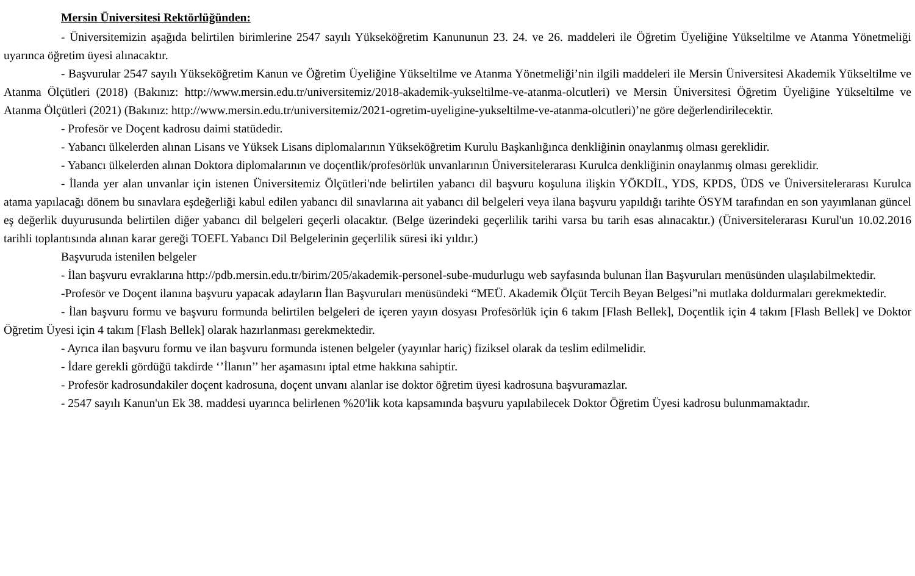Mersin Üniversitesi Rektörlüğünden:
- Üniversitemizin aşağıda belirtilen birimlerine 2547 sayılı Yükseköğretim Kanununun 23. 24. ve 26. maddeleri ile Öğretim Üyeliğine Yükseltilme ve Atanma Yönetmeliği uyarınca öğretim üyesi alınacaktır.
- Başvurular 2547 sayılı Yükseköğretim Kanun ve Öğretim Üyeliğine Yükseltilme ve Atanma Yönetmeliği’nin ilgili maddeleri ile Mersin Üniversitesi Akademik Yükseltilme ve Atanma Ölçütleri (2018) (Bakınız: http://www.mersin.edu.tr/universitemiz/2018-akademik-yukseltilme-ve-atanma-olcutleri) ve Mersin Üniversitesi Öğretim Üyeliğine Yükseltilme ve Atanma Ölçütleri (2021) (Bakınız: http://www.mersin.edu.tr/universitemiz/2021-ogretim-uyeligine-yukseltilme-ve-atanma-olcutleri)’ne göre değerlendirilecektir.
- Profesör ve Doçent kadrosu daimi statüdedir.
- Yabancı ülkelerden alınan Lisans ve Yüksek Lisans diplomalarının Yükseköğretim Kurulu Başkanlığınca denkliğinin onaylanmış olması gereklidir.
- Yabancı ülkelerden alınan Doktora diplomalarının ve doçentlik/profesörlük unvanlarının Üniversitelerarası Kurulca denkliğinin onaylanmış olması gereklidir.
- İlanda yer alan unvanlar için istenen Üniversitemiz Ölçütleri'nde belirtilen yabancı dil başvuru koşuluna ilişkin YÖKDİL, YDS, KPDS, ÜDS ve Üniversitelerarası Kurulca atama yapılacağı dönem bu sınavlara eşdeğerliği kabul edilen yabancı dil sınavlarına ait yabancı dil belgeleri veya ilana başvuru yapıldığı tarihte ÖSYM tarafından en son yayımlanan güncel eş değerlik duyurusunda belirtilen diğer yabancı dil belgeleri geçerli olacaktır. (Belge üzerindeki geçerlilik tarihi varsa bu tarih esas alınacaktır.) (Üniversitelerarası Kurul'un 10.02.2016 tarihli toplantısında alınan karar gereği TOEFL Yabancı Dil Belgelerinin geçerlilik süresi iki yıldır.)
Başvuruda istenilen belgeler
- İlan başvuru evraklarına http://pdb.mersin.edu.tr/birim/205/akademik-personel-sube-mudurlugu web sayfasında bulunan İlan Başvuruları menüsünden ulaşılabilmektedir.
-Profesör ve Doçent ilanına başvuru yapacak adayların İlan Başvuruları menüsündeki “MEÜ. Akademik Ölçüt Tercih Beyan Belgesi”ni mutlaka doldurmaları gerekmektedir.
- İlan başvuru formu ve başvuru formunda belirtilen belgeleri de içeren yayın dosyası Profesörlük için 6 takım [Flash Bellek], Doçentlik için 4 takım [Flash Bellek] ve Doktor Öğretim Üyesi için 4 takım [Flash Bellek] olarak hazırlanması gerekmektedir.
- Ayrıca ilan başvuru formu ve ilan başvuru formunda istenen belgeler (yayınlar hariç) fiziksel olarak da teslim edilmelidir.
- İdare gerekli gördüğü takdirde ‘’İlanın’’ her aşamasını iptal etme hakkına sahiptir.
- Profesör kadrosundakiler doçent kadrosuna, doçent unvanı alanlar ise doktor öğretim üyesi kadrosuna başvuramazlar.
- 2547 sayılı Kanun'un Ek 38. maddesi uyarınca belirlenen %20'lik kota kapsamında başvuru yapılabilecek Doktor Öğretim Üyesi kadrosu bulunmamaktadır.